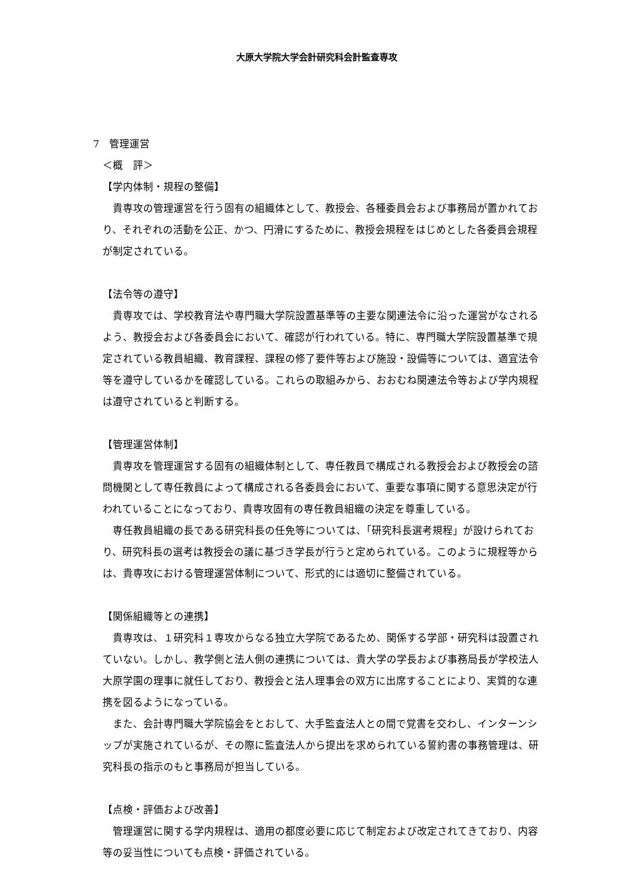大原大学院大学会計研究科会計監査専攻
7　管理運営
＜概　評＞
【学内体制・規程の整備】
貴専攻の管理運営を行う固有の組織体として、教授会、各種委員会および事務局が置かれており、それぞれの活動を公正、かつ、円滑にするために、教授会規程をはじめとした各委員会規程が制定されている。
【法令等の遵守】
貴専攻では、学校教育法や専門職大学院設置基準等の主要な関連法令に沿った運営がなされるよう、教授会および各委員会において、確認が行われている。特に、専門職大学院設置基準で規定されている教員組織、教育課程、課程の修了要件等および施設・設備等については、適宜法令等を遵守しているかを確認している。これらの取組みから、おおむね関連法令等および学内規程は遵守されていると判断する。
【管理運営体制】
貴専攻を管理運営する固有の組織体制として、専任教員で構成される教授会および教授会の諮問機関として専任教員によって構成される各委員会において、重要な事項に関する意思決定が行われていることになっており、貴専攻固有の専任教員組織の決定を尊重している。
専任教員組織の長である研究科長の任免等については、「研究科長選考規程」が設けられており、研究科長の選考は教授会の議に基づき学長が行うと定められている。このように規程等からは、貴専攻における管理運営体制について、形式的には適切に整備されている。
【関係組織等との連携】
貴専攻は、１研究科１専攻からなる独立大学院であるため、関係する学部・研究科は設置されていない。しかし、教学側と法人側の連携については、貴大学の学長および事務局長が学校法人大原学園の理事に就任しており、教授会と法人理事会の双方に出席することにより、実質的な連携を図るようになっている。
また、会計専門職大学院協会をとおして、大手監査法人との間で覚書を交わし、インターンシップが実施されているが、その際に監査法人から提出を求められている誓約書の事務管理は、研究科長の指示のもと事務局が担当している。
【点検・評価および改善】
管理運営に関する学内規程は、適用の都度必要に応じて制定および改定されてきており、内容等の妥当性についても点検・評価されている。